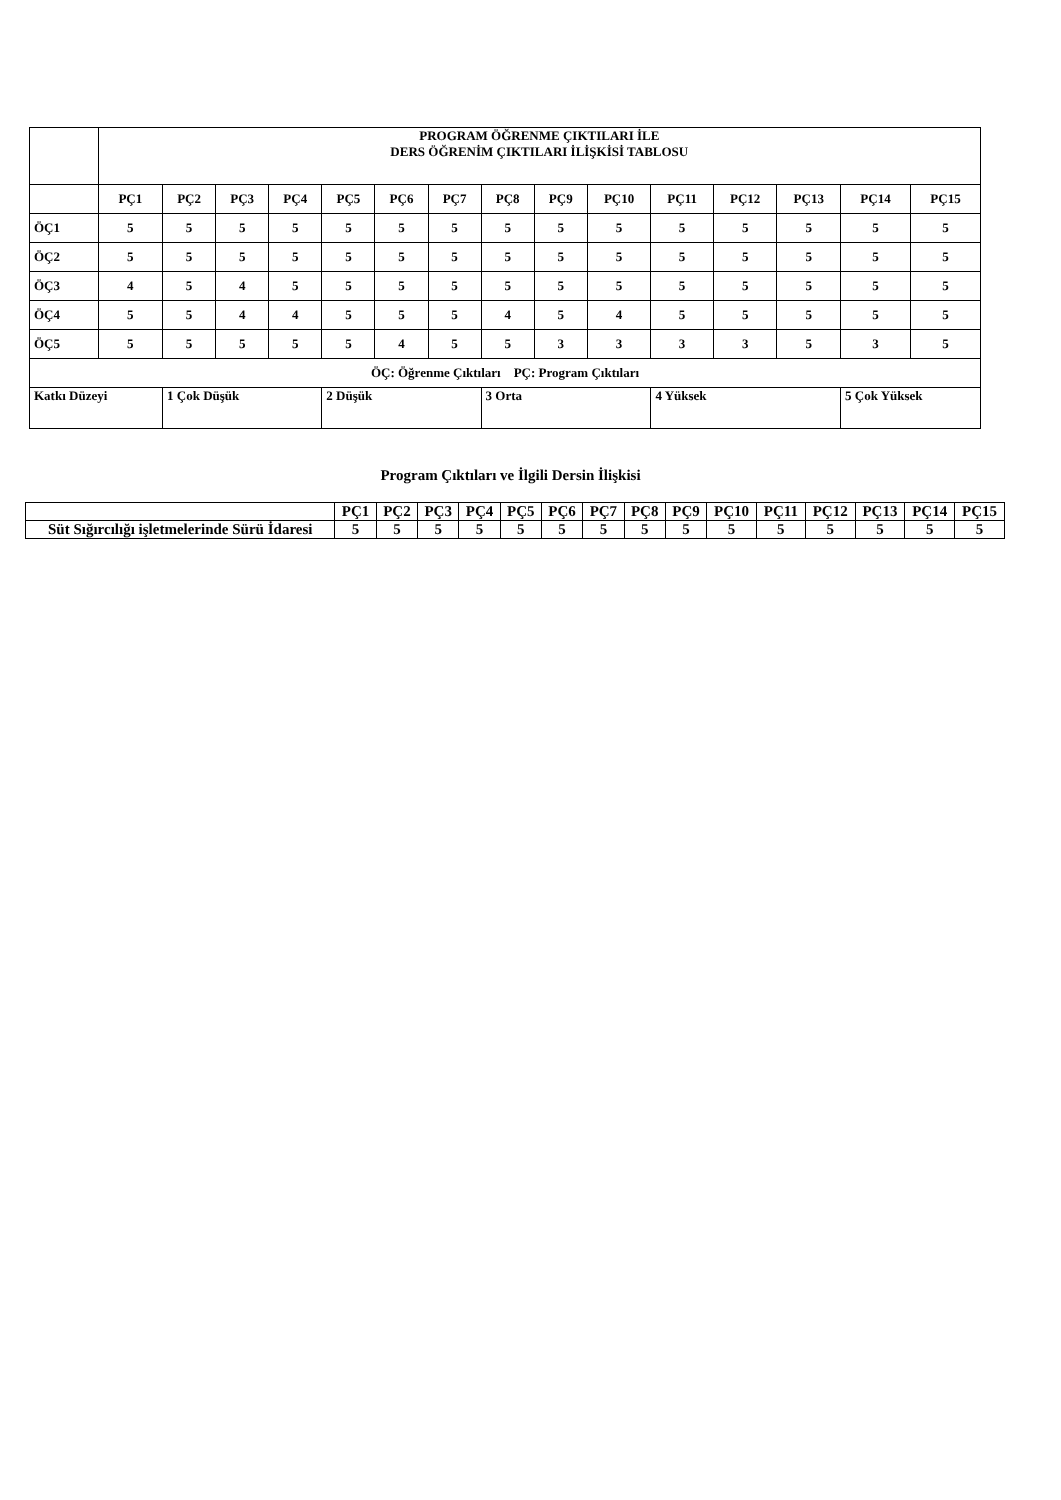| | PROGRAM ÖĞRENME ÇIKTILARI İLE DERS ÖĞRENİM ÇIKTILARI İLİŞKİSİ TABLOSU | | | | | | | | | | | | | | |
| | PÇ1 | PÇ2 | PÇ3 | PÇ4 | PÇ5 | PÇ6 | PÇ7 | PÇ8 | PÇ9 | PÇ10 | PÇ11 | PÇ12 | PÇ13 | PÇ14 | PÇ15 |
| ÖÇ1 | 5 | 5 | 5 | 5 | 5 | 5 | 5 | 5 | 5 | 5 | 5 | 5 | 5 | 5 | 5 |
| ÖÇ2 | 5 | 5 | 5 | 5 | 5 | 5 | 5 | 5 | 5 | 5 | 5 | 5 | 5 | 5 | 5 |
| ÖÇ3 | 4 | 5 | 4 | 5 | 5 | 5 | 5 | 5 | 5 | 5 | 5 | 5 | 5 | 5 | 5 |
| ÖÇ4 | 5 | 5 | 4 | 4 | 5 | 5 | 5 | 4 | 5 | 4 | 5 | 5 | 5 | 5 | 5 |
| ÖÇ5 | 5 | 5 | 5 | 5 | 5 | 4 | 5 | 5 | 3 | 3 | 3 | 3 | 5 | 3 | 5 |
| ÖÇ: Öğrenme Çıktıları PÇ: Program Çıktıları | | | | | | | | | | | | | | | |
| Katkı Düzeyi | | 1 Çok Düşük | | | 2 Düşük | | | 3 Orta | | | 4 Yüksek | | | 5 Çok Yüksek | |
Program Çıktıları ve İlgili Dersin İlişkisi
| | PÇ1 | PÇ2 | PÇ3 | PÇ4 | PÇ5 | PÇ6 | PÇ7 | PÇ8 | PÇ9 | PÇ10 | PÇ11 | PÇ12 | PÇ13 | PÇ14 | PÇ15 |
| --- | --- | --- | --- | --- | --- | --- | --- | --- | --- | --- | --- | --- | --- | --- | --- |
| Süt Sığırcılığı işletmelerinde Sürü İdaresi | 5 | 5 | 5 | 5 | 5 | 5 | 5 | 5 | 5 | 5 | 5 | 5 | 5 | 5 | 5 |